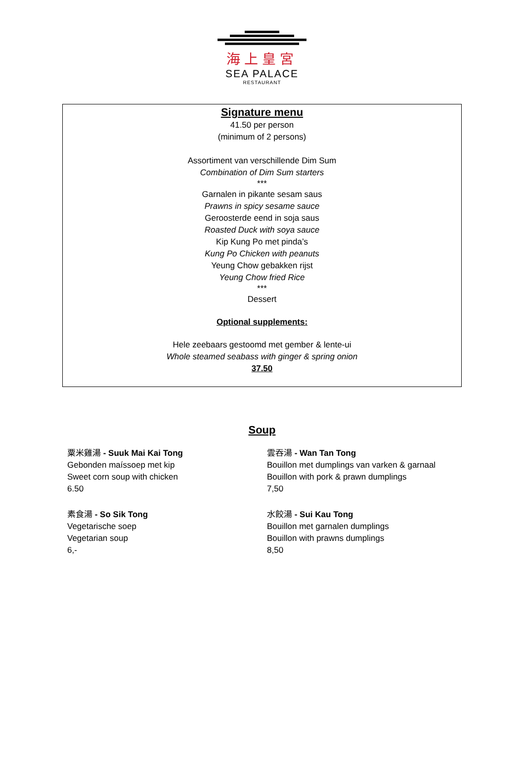海上皇宮
SEA PALACE
RESTAURANT
Signature menu
41.50 per person
(minimum of 2 persons)
Assortiment van verschillende Dim Sum
Combination of Dim Sum starters
***
Garnalen in pikante sesam saus
Prawns in spicy sesame sauce
Geroosterde eend in soja saus
Roasted Duck with soya sauce
Kip Kung Po met pinda’s
Kung Po Chicken with peanuts
Yeung Chow gebakken rijst
Yeung Chow fried Rice
***
Dessert
Optional supplements:
Hele zeebaars gestoomd met gember & lente-ui
Whole steamed seabass with ginger & spring onion
37.50
Soup
粟米雞湯 - Suuk Mai Kai Tong
Gebonden maíssoep met kip
Sweet corn soup with chicken
6.50
素食湯 - So Sik Tong
Vegetarische soep
Vegetarian soup
6,-
雲吞湯 - Wan Tan Tong
Bouillon met dumplings van varken & garnaal
Bouillon with pork & prawn dumplings
7,50
水餃湯 - Sui Kau Tong
Bouillon met garnalen dumplings
Bouillon with prawns dumplings
8,50